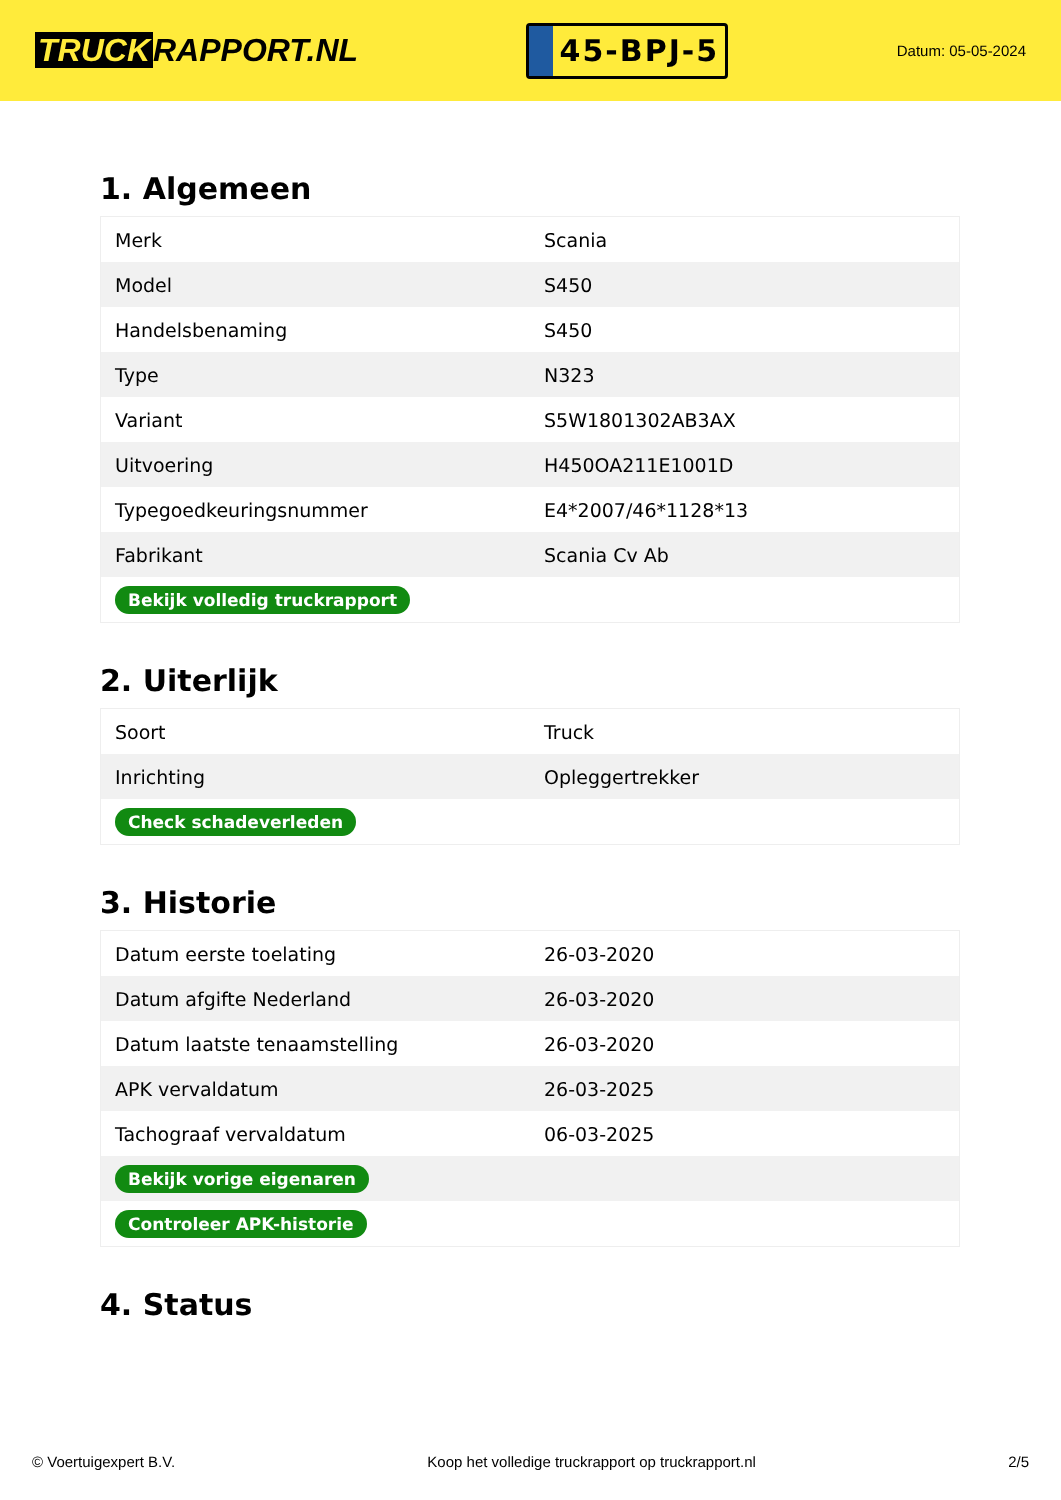TRUCK RAPPORT.NL
45-BPJ-5
Datum: 05-05-2024
1. Algemeen
| Merk | Scania |
| Model | S450 |
| Handelsbenaming | S450 |
| Type | N323 |
| Variant | S5W1801302AB3AX |
| Uitvoering | H450OA211E1001D |
| Typegoedkeuringsnummer | E4*2007/46*1128*13 |
| Fabrikant | Scania Cv Ab |
| Bekijk volledig truckrapport | |
2. Uiterlijk
| Soort | Truck |
| Inrichting | Opleggertrekker |
| Check schadeverleden | |
3. Historie
| Datum eerste toelating | 26-03-2020 |
| Datum afgifte Nederland | 26-03-2020 |
| Datum laatste tenaamstelling | 26-03-2020 |
| APK vervaldatum | 26-03-2025 |
| Tachograaf vervaldatum | 06-03-2025 |
| Bekijk vorige eigenaren | |
| Controleer APK-historie | |
4. Status
© Voertuigexpert B.V. Koop het volledige truckrapport op truckrapport.nl 2/5